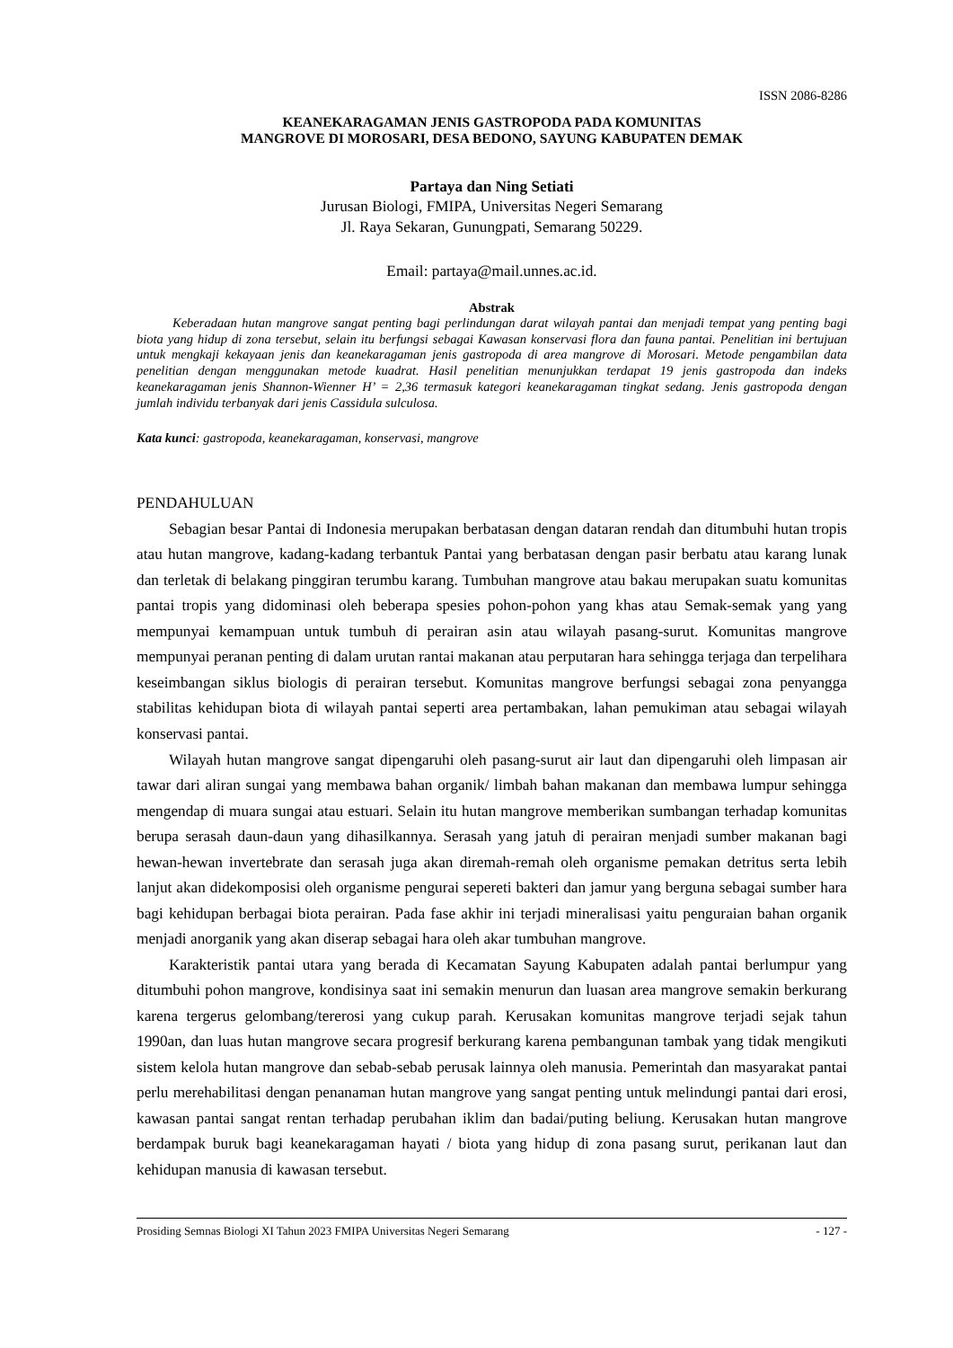ISSN 2086-8286
KEANEKARAGAMAN JENIS GASTROPODA PADA KOMUNITAS
MANGROVE DI MOROSARI, DESA BEDONO, SAYUNG KABUPATEN DEMAK
Partaya dan Ning Setiati
Jurusan Biologi, FMIPA, Universitas Negeri Semarang
Jl. Raya Sekaran, Gunungpati, Semarang 50229.
Email: partaya@mail.unnes.ac.id.
Abstrak
Keberadaan hutan mangrove sangat penting bagi perlindungan darat wilayah pantai dan menjadi tempat yang penting bagi biota yang hidup di zona tersebut, selain itu berfungsi sebagai Kawasan konservasi flora dan fauna pantai. Penelitian ini bertujuan untuk mengkaji kekayaan jenis dan keanekaragaman jenis gastropoda di area mangrove di Morosari. Metode pengambilan data penelitian dengan menggunakan metode kuadrat. Hasil penelitian menunjukkan terdapat 19 jenis gastropoda dan indeks keanekaragaman jenis Shannon-Wienner H’ = 2,36 termasuk kategori keanekaragaman tingkat sedang. Jenis gastropoda dengan jumlah individu terbanyak dari jenis Cassidula sulculosa.
Kata kunci: gastropoda, keanekaragaman, konservasi, mangrove
PENDAHULUAN
Sebagian besar Pantai di Indonesia merupakan berbatasan dengan dataran rendah dan ditumbuhi hutan tropis atau hutan mangrove, kadang-kadang terbantuk Pantai yang berbatasan dengan pasir berbatu atau karang lunak dan terletak di belakang pinggiran terumbu karang. Tumbuhan mangrove atau bakau merupakan suatu komunitas pantai tropis yang didominasi oleh beberapa spesies pohon-pohon yang khas atau Semak-semak yang yang mempunyai kemampuan untuk tumbuh di perairan asin atau wilayah pasang-surut. Komunitas mangrove mempunyai peranan penting di dalam urutan rantai makanan atau perputaran hara sehingga terjaga dan terpelihara keseimbangan siklus biologis di perairan tersebut. Komunitas mangrove berfungsi sebagai zona penyangga stabilitas kehidupan biota di wilayah pantai seperti area pertambakan, lahan pemukiman atau sebagai wilayah konservasi pantai.
Wilayah hutan mangrove sangat dipengaruhi oleh pasang-surut air laut dan dipengaruhi oleh limpasan air tawar dari aliran sungai yang membawa bahan organik/ limbah bahan makanan dan membawa lumpur sehingga mengendap di muara sungai atau estuari. Selain itu hutan mangrove memberikan sumbangan terhadap komunitas berupa serasah daun-daun yang dihasilkannya. Serasah yang jatuh di perairan menjadi sumber makanan bagi hewan-hewan invertebrate dan serasah juga akan diremah-remah oleh organisme pemakan detritus serta lebih lanjut akan didekomposisi oleh organisme pengurai sepereti bakteri dan jamur yang berguna sebagai sumber hara bagi kehidupan berbagai biota perairan. Pada fase akhir ini terjadi mineralisasi yaitu penguraian bahan organik menjadi anorganik yang akan diserap sebagai hara oleh akar tumbuhan mangrove.
Karakteristik pantai utara yang berada di Kecamatan Sayung Kabupaten adalah pantai berlumpur yang ditumbuhi pohon mangrove, kondisinya saat ini semakin menurun dan luasan area mangrove semakin berkurang karena tergerus gelombang/tererosi yang cukup parah. Kerusakan komunitas mangrove terjadi sejak tahun 1990an, dan luas hutan mangrove secara progresif berkurang karena pembangunan tambak yang tidak mengikuti sistem kelola hutan mangrove dan sebab-sebab perusak lainnya oleh manusia. Pemerintah dan masyarakat pantai perlu merehabilitasi dengan penanaman hutan mangrove yang sangat penting untuk melindungi pantai dari erosi, kawasan pantai sangat rentan terhadap perubahan iklim dan badai/puting beliung. Kerusakan hutan mangrove berdampak buruk bagi keanekaragaman hayati / biota yang hidup di zona pasang surut, perikanan laut dan kehidupan manusia di kawasan tersebut.
Prosiding Semnas Biologi XI Tahun 2023 FMIPA Universitas Negeri Semarang - 127 -